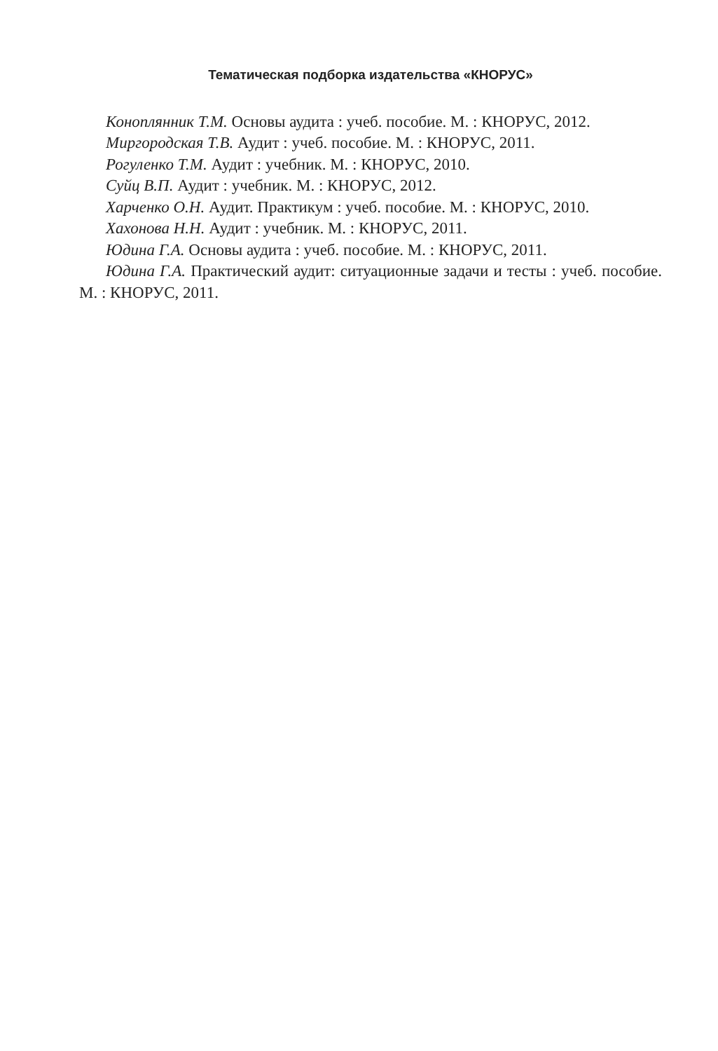Тематическая подборка издательства «КНОРУС»
Коноплянник Т.М. Основы аудита : учеб. пособие. М. : КНОРУС, 2012.
Миргородская Т.В. Аудит : учеб. пособие. М. : КНОРУС, 2011.
Рогуленко Т.М. Аудит : учебник. М. : КНОРУС, 2010.
Суйц В.П. Аудит : учебник. М. : КНОРУС, 2012.
Харченко О.Н. Аудит. Практикум : учеб. пособие. М. : КНОРУС, 2010.
Хахонова Н.Н. Аудит : учебник. М. : КНОРУС, 2011.
Юдина Г.А. Основы аудита : учеб. пособие. М. : КНОРУС, 2011.
Юдина Г.А. Практический аудит: ситуационные задачи и тесты : учеб. пособие. М. : КНОРУС, 2011.